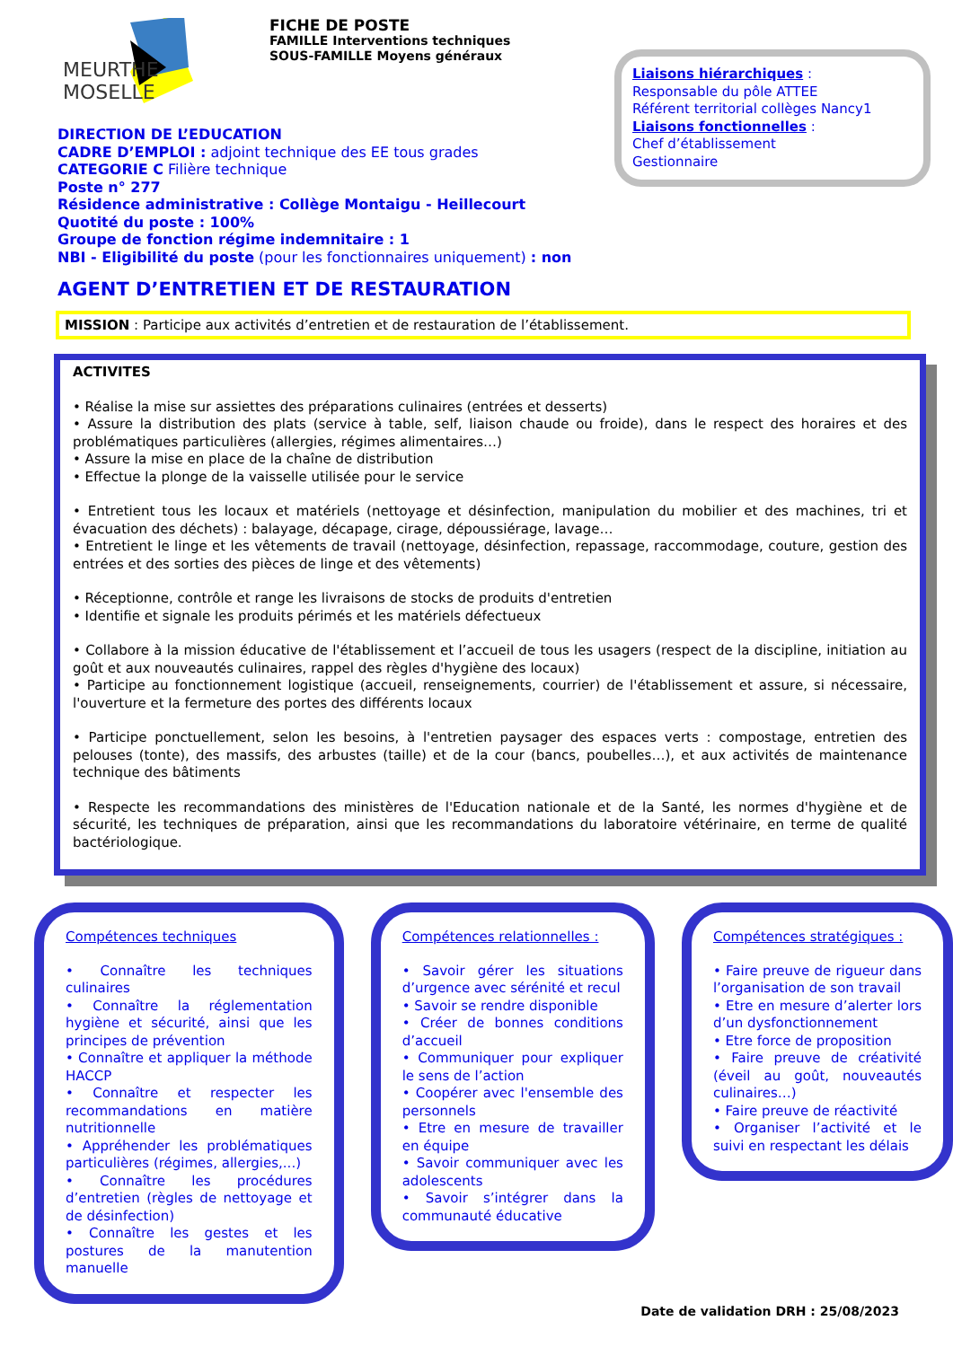MEURTHE
MOSELLE
FICHE DE POSTE
FAMILLE Interventions techniques
SOUS-FAMILLE Moyens généraux
Liaisons hiérarchiques :
Responsable du pôle ATTEE
Référent territorial collèges Nancy1
Liaisons fonctionnelles :
Chef d’établissement
Gestionnaire
DIRECTION DE L’EDUCATION
CADRE D’EMPLOI : adjoint technique des EE tous grades
CATEGORIE C Filière technique
Poste n° 277
Résidence administrative : Collège Montaigu - Heillecourt
Quotité du poste : 100%
Groupe de fonction régime indemnitaire : 1
NBI - Eligibilité du poste (pour les fonctionnaires uniquement) : non
AGENT D’ENTRETIEN ET DE RESTAURATION
MISSION : Participe aux activités d’entretien et de restauration de l’établissement.
ACTIVITES
• Réalise la mise sur assiettes des préparations culinaires (entrées et desserts)
• Assure la distribution des plats (service à table, self, liaison chaude ou froide), dans le respect des horaires et des problématiques particulières (allergies, régimes alimentaires…)
• Assure la mise en place de la chaîne de distribution
• Effectue la plonge de la vaisselle utilisée pour le service
• Entretient tous les locaux et matériels (nettoyage et désinfection, manipulation du mobilier et des machines, tri et évacuation des déchets) : balayage, décapage, cirage, dépoussiérage, lavage…
• Entretient le linge et les vêtements de travail (nettoyage, désinfection, repassage, raccommodage, couture, gestion des entrées et des sorties des pièces de linge et des vêtements)
• Réceptionne, contrôle et range les livraisons de stocks de produits d'entretien
• Identifie et signale les produits périmés et les matériels défectueux
• Collabore à la mission éducative de l'établissement et l’accueil de tous les usagers (respect de la discipline, initiation au goût et aux nouveautés culinaires, rappel des règles d'hygiène des locaux)
• Participe au fonctionnement logistique (accueil, renseignements, courrier) de l'établissement et assure, si nécessaire, l'ouverture et la fermeture des portes des différents locaux
• Participe ponctuellement, selon les besoins, à l'entretien paysager des espaces verts : compostage, entretien des pelouses (tonte), des massifs, des arbustes (taille) et de la cour (bancs, poubelles…), et aux activités de maintenance technique des bâtiments
• Respecte les recommandations des ministères de l'Education nationale et de la Santé, les normes d'hygiène et de sécurité, les techniques de préparation, ainsi que les recommandations du laboratoire vétérinaire, en terme de qualité bactériologique.
Compétences techniques
• Connaître les techniques culinaires
• Connaître la réglementation hygiène et sécurité, ainsi que les principes de prévention
• Connaître et appliquer la méthode HACCP
• Connaître et respecter les recommandations en matière nutritionnelle
• Appréhender les problématiques particulières (régimes, allergies,...)
• Connaître les procédures d’entretien (règles de nettoyage et de désinfection)
• Connaître les gestes et les postures de la manutention manuelle
Compétences relationnelles :
• Savoir gérer les situations d’urgence avec sérénité et recul
• Savoir se rendre disponible
• Créer de bonnes conditions d’accueil
• Communiquer pour expliquer le sens de l’action
• Coopérer avec l'ensemble des personnels
• Etre en mesure de travailler en équipe
• Savoir communiquer avec les adolescents
• Savoir s’intégrer dans la communauté éducative
Compétences stratégiques :
• Faire preuve de rigueur dans l’organisation de son travail
• Etre en mesure d’alerter lors d’un dysfonctionnement
• Etre force de proposition
• Faire preuve de créativité (éveil au goût, nouveautés culinaires…)
• Faire preuve de réactivité
• Organiser l’activité et le suivi en respectant les délais
Date de validation DRH : 25/08/2023